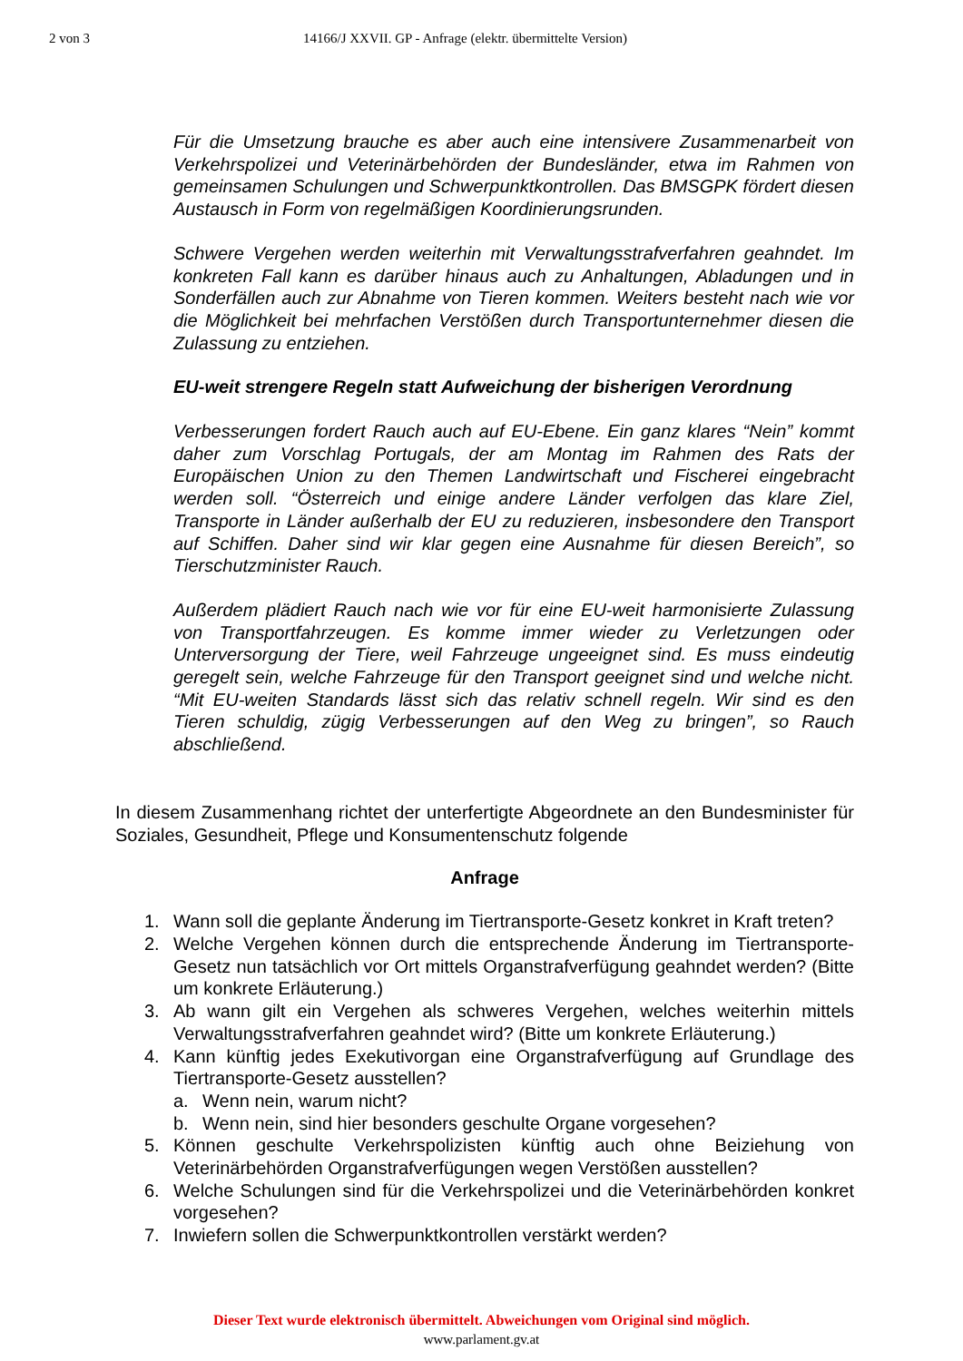2 von 3 14166/J XXVII. GP - Anfrage (elektr. übermittelte Version)
Für die Umsetzung brauche es aber auch eine intensivere Zusammenarbeit von Verkehrspolizei und Veterinärbehörden der Bundesländer, etwa im Rahmen von gemeinsamen Schulungen und Schwerpunktkontrollen. Das BMSGPK fördert diesen Austausch in Form von regelmäßigen Koordinierungsrunden.
Schwere Vergehen werden weiterhin mit Verwaltungsstrafverfahren geahndet. Im konkreten Fall kann es darüber hinaus auch zu Anhaltungen, Abladungen und in Sonderfällen auch zur Abnahme von Tieren kommen. Weiters besteht nach wie vor die Möglichkeit bei mehrfachen Verstößen durch Transportunternehmer diesen die Zulassung zu entziehen.
EU-weit strengere Regeln statt Aufweichung der bisherigen Verordnung
Verbesserungen fordert Rauch auch auf EU-Ebene. Ein ganz klares “Nein” kommt daher zum Vorschlag Portugals, der am Montag im Rahmen des Rats der Europäischen Union zu den Themen Landwirtschaft und Fischerei eingebracht werden soll. “Österreich und einige andere Länder verfolgen das klare Ziel, Transporte in Länder außerhalb der EU zu reduzieren, insbesondere den Transport auf Schiffen. Daher sind wir klar gegen eine Ausnahme für diesen Bereich”, so Tierschutzminister Rauch.
Außerdem plädiert Rauch nach wie vor für eine EU-weit harmonisierte Zulassung von Transportfahrzeugen. Es komme immer wieder zu Verletzungen oder Unterversorgung der Tiere, weil Fahrzeuge ungeeignet sind. Es muss eindeutig geregelt sein, welche Fahrzeuge für den Transport geeignet sind und welche nicht. “Mit EU-weiten Standards lässt sich das relativ schnell regeln. Wir sind es den Tieren schuldig, zügig Verbesserungen auf den Weg zu bringen”, so Rauch abschließend.
In diesem Zusammenhang richtet der unterfertigte Abgeordnete an den Bundesminister für Soziales, Gesundheit, Pflege und Konsumentenschutz folgende
Anfrage
1. Wann soll die geplante Änderung im Tiertransporte-Gesetz konkret in Kraft treten?
2. Welche Vergehen können durch die entsprechende Änderung im Tiertransporte-Gesetz nun tatsächlich vor Ort mittels Organstrafverfügung geahndet werden? (Bitte um konkrete Erläuterung.)
3. Ab wann gilt ein Vergehen als schweres Vergehen, welches weiterhin mittels Verwaltungsstrafverfahren geahndet wird? (Bitte um konkrete Erläuterung.)
4. Kann künftig jedes Exekutivorgan eine Organstrafverfügung auf Grundlage des Tiertransporte-Gesetz ausstellen?
a. Wenn nein, warum nicht?
b. Wenn nein, sind hier besonders geschulte Organe vorgesehen?
5. Können geschulte Verkehrspolizisten künftig auch ohne Beiziehung von Veterinärbehörden Organstrafverfügungen wegen Verstößen ausstellen?
6. Welche Schulungen sind für die Verkehrspolizei und die Veterinärbehörden konkret vorgesehen?
7. Inwiefern sollen die Schwerpunktkontrollen verstärkt werden?
Dieser Text wurde elektronisch übermittelt. Abweichungen vom Original sind möglich.
www.parlament.gv.at